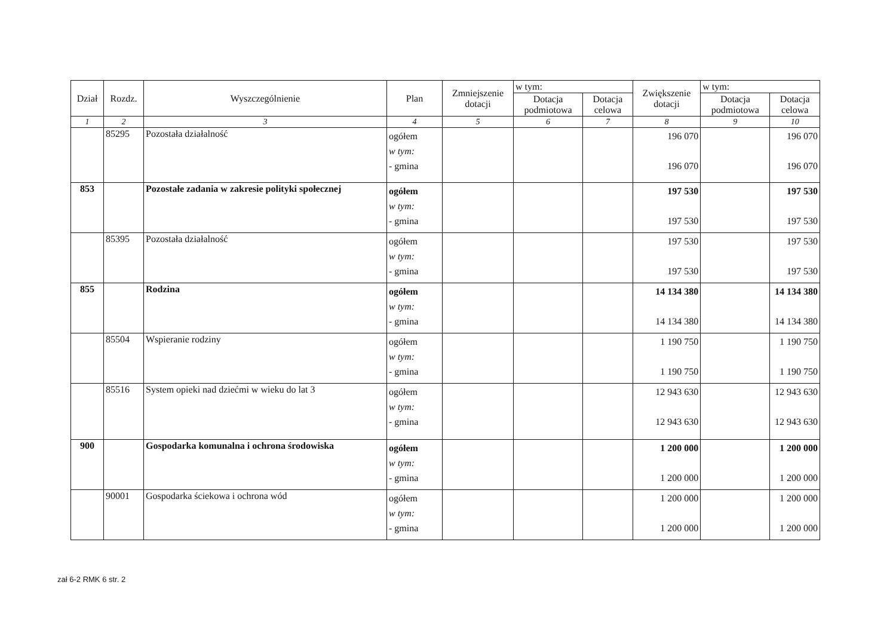| Dział | Rozdz. | Wyszczególnienie | Plan | Zmniejszenie dotacji | w tym: | | Zwiększenie dotacji | w tym: | |
| --- | --- | --- | --- | --- | --- | --- | --- | --- | --- |
| | | | | | Dotacja podmiotowa | Dotacja celowa | | Dotacja podmiotowa | Dotacja celowa |
| 1 | 2 | 3 | 4 | 5 | 6 | 7 | 8 | 9 | 10 |
| | 85295 | Pozostała działalność | ogółem w tym: - gmina | | | | 196 070 196 070 | | 196 070 196 070 |
| 853 | | Pozostałe zadania w zakresie polityki społecznej | ogółem w tym: - gmina | | | | 197 530 197 530 | | 197 530 197 530 |
| | 85395 | Pozostała działalność | ogółem w tym: - gmina | | | | 197 530 197 530 | | 197 530 197 530 |
| 855 | | Rodzina | ogółem w tym: - gmina | | | | 14 134 380 14 134 380 | | 14 134 380 14 134 380 |
| | 85504 | Wspieranie rodziny | ogółem w tym: - gmina | | | | 1 190 750 1 190 750 | | 1 190 750 1 190 750 |
| | 85516 | System opieki nad dziećmi w wieku do lat 3 | ogółem w tym: - gmina | | | | 12 943 630 12 943 630 | | 12 943 630 12 943 630 |
| 900 | | Gospodarka komunalna i ochrona środowiska | ogółem w tym: - gmina | | | | 1 200 000 1 200 000 | | 1 200 000 1 200 000 |
| | 90001 | Gospodarka ściekowa i ochrona wód | ogółem w tym: - gmina | | | | 1 200 000 1 200 000 | | 1 200 000 1 200 000 |
zał 6-2 RMK 6 str. 2